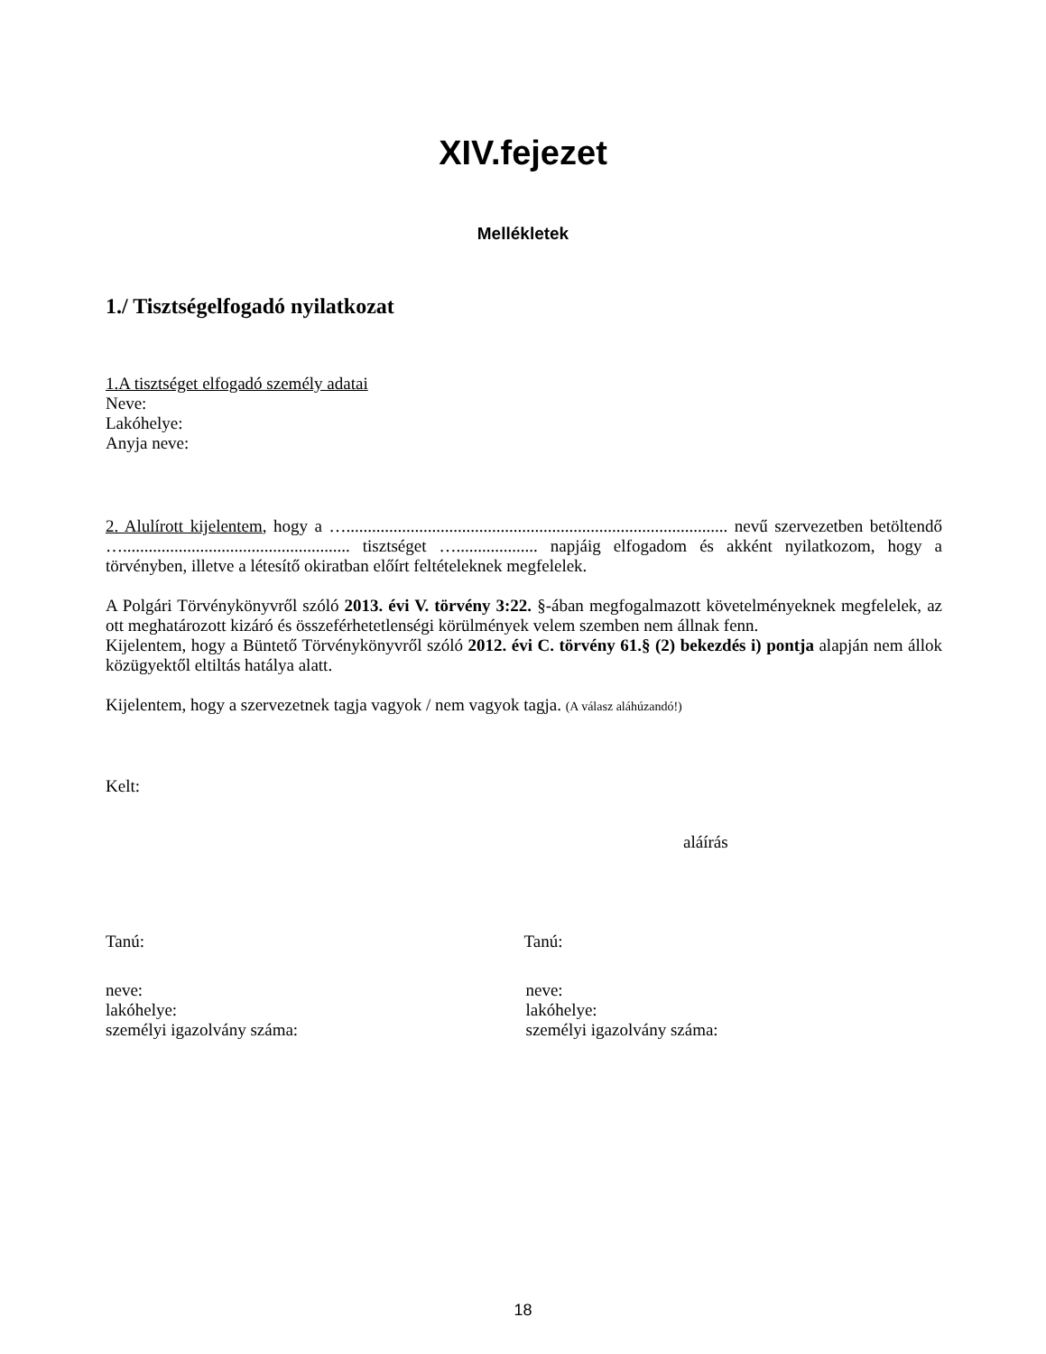XIV.fejezet
Mellékletek
1./ Tisztségelfogadó nyilatkozat
1.A tisztséget elfogadó személy adatai
Neve:
Lakóhelye:
Anyja neve:
2. Alulírott kijelentem, hogy a …......................................................................................... nevű szervezetben betöltendő …..................................................... tisztséget …................... napjáig elfogadom és akként nyilatkozom, hogy a törvényben, illetve a létesítő okiratban előírt feltételeknek megfelelek.
A Polgári Törvénykönyvről szóló 2013. évi V. törvény 3:22. §-ában megfogalmazott követelményeknek megfelelek, az ott meghatározott kizáró és összeférhetetlenségi körülmények velem szemben nem állnak fenn.
Kijelentem, hogy a Büntető Törvénykönyvről szóló 2012. évi C. törvény 61.§ (2) bekezdés i) pontja alapján nem állok közügyektől eltiltás hatálya alatt.
Kijelentem, hogy a szervezetnek tagja vagyok / nem vagyok tagja. (A válasz aláhúzandó!)
Kelt:
aláírás
Tanú: Tanú:
neve:
lakóhelye:
személyi igazolvány száma:
neve:
lakóhelye:
személyi igazolvány száma:
18